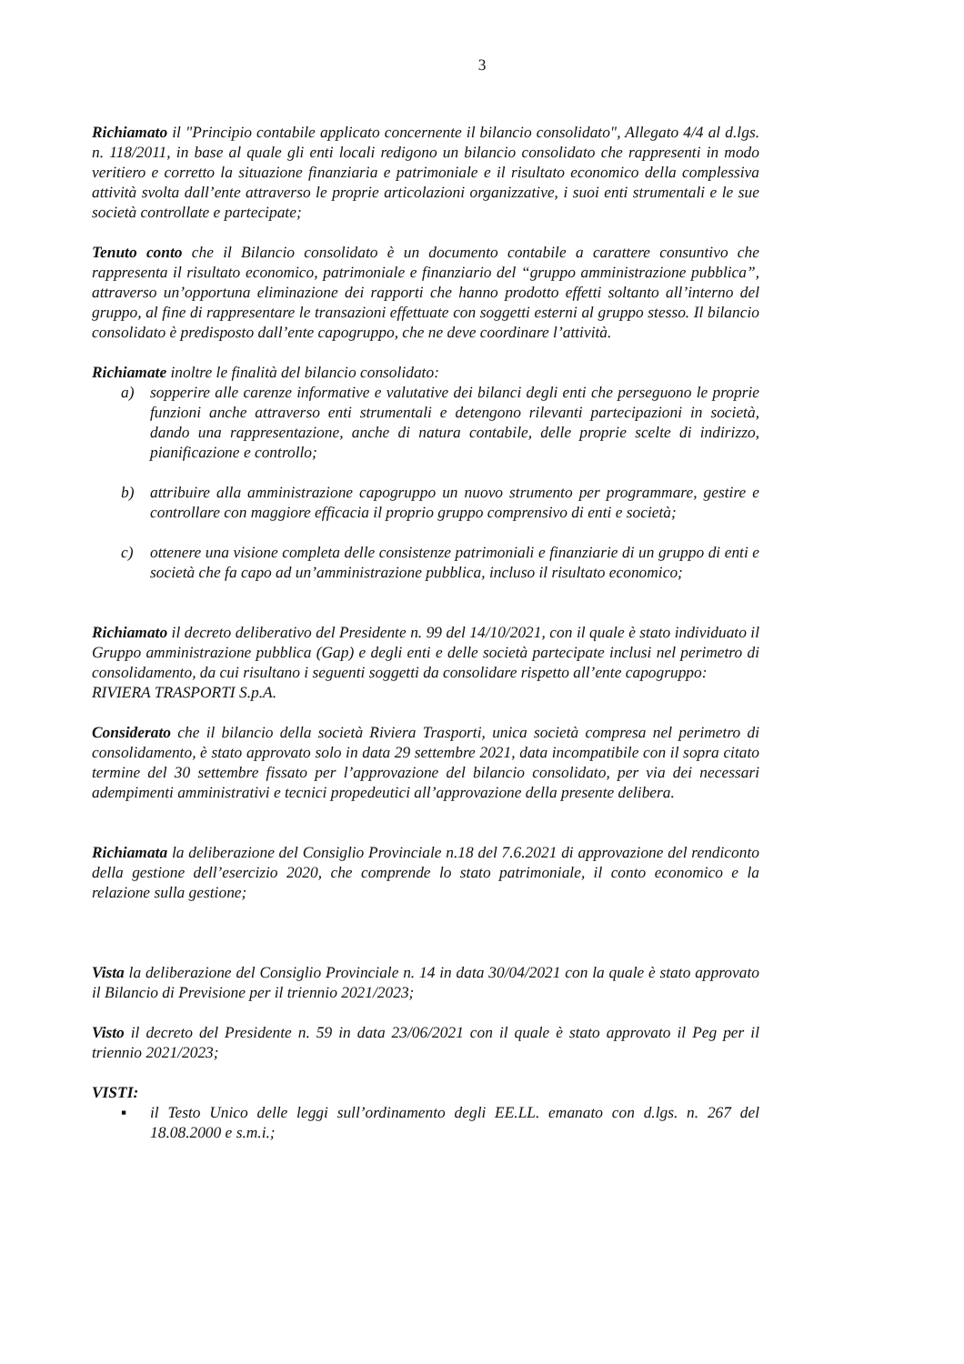3
Richiamato il "Principio contabile applicato concernente il bilancio consolidato", Allegato 4/4 al d.lgs. n. 118/2011, in base al quale gli enti locali redigono un bilancio consolidato che rappresenti in modo veritiero e corretto la situazione finanziaria e patrimoniale e il risultato economico della complessiva attività svolta dall’ente attraverso le proprie articolazioni organizzative, i suoi enti strumentali e le sue società controllate e partecipate;
Tenuto conto che il Bilancio consolidato è un documento contabile a carattere consuntivo che rappresenta il risultato economico, patrimoniale e finanziario del “gruppo amministrazione pubblica”, attraverso un’opportuna eliminazione dei rapporti che hanno prodotto effetti soltanto all’interno del gruppo, al fine di rappresentare le transazioni effettuate con soggetti esterni al gruppo stesso. Il bilancio consolidato è predisposto dall’ente capogruppo, che ne deve coordinare l’attività.
Richiamate inoltre le finalità del bilancio consolidato:
a) sopperire alle carenze informative e valutative dei bilanci degli enti che perseguono le proprie funzioni anche attraverso enti strumentali e detengono rilevanti partecipazioni in società, dando una rappresentazione, anche di natura contabile, delle proprie scelte di indirizzo, pianificazione e controllo;
b) attribuire alla amministrazione capogruppo un nuovo strumento per programmare, gestire e controllare con maggiore efficacia il proprio gruppo comprensivo di enti e società;
c) ottenere una visione completa delle consistenze patrimoniali e finanziarie di un gruppo di enti e società che fa capo ad un’amministrazione pubblica, incluso il risultato economico;
Richiamato il decreto deliberativo del Presidente n. 99 del 14/10/2021, con il quale è stato individuato il Gruppo amministrazione pubblica (Gap) e degli enti e delle società partecipate inclusi nel perimetro di consolidamento, da cui risultano i seguenti soggetti da consolidare rispetto all’ente capogruppo:
RIVIERA TRASPORTI S.p.A.
Considerato che il bilancio della società Riviera Trasporti, unica società compresa nel perimetro di consolidamento, è stato approvato solo in data 29 settembre 2021, data incompatibile con il sopra citato termine del 30 settembre fissato per l’approvazione del bilancio consolidato, per via dei necessari adempimenti amministrativi e tecnici propedeutici all’approvazione della presente delibera.
Richiamata la deliberazione del Consiglio Provinciale n.18 del 7.6.2021 di approvazione del rendiconto della gestione dell’esercizio 2020, che comprende lo stato patrimoniale, il conto economico e la relazione sulla gestione;
Vista la deliberazione del Consiglio Provinciale n. 14 in data 30/04/2021 con la quale è stato approvato il Bilancio di Previsione per il triennio 2021/2023;
Visto il decreto del Presidente n. 59 in data 23/06/2021 con il quale è stato approvato il Peg per il triennio 2021/2023;
VISTI:
▪ il Testo Unico delle leggi sull’ordinamento degli EE.LL. emanato con d.lgs. n. 267 del 18.08.2000 e s.m.i.;